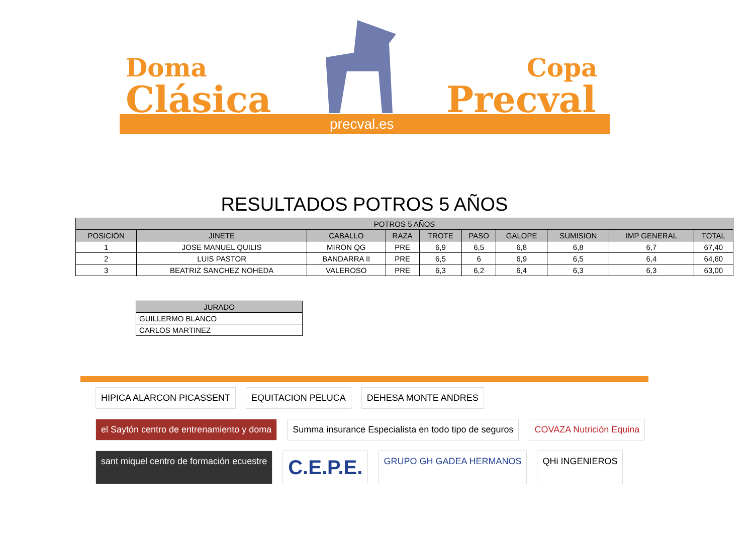Doma
Clásica
Copa
Precval
precval.es
RESULTADOS POTROS 5 AÑOS
| POTROS 5 AÑOS | | | | | | | | | |
| --- | --- | --- | --- | --- | --- | --- | --- | --- | --- |
| POSICIÓN | JINETE | CABALLO | RAZA | TROTE | PASO | GALOPE | SUMISION | IMP GENERAL | TOTAL |
| 1 | JOSE MANUEL QUILIS | MIRON QG | PRE | 6,9 | 6,5 | 6,8 | 6,8 | 6,7 | 67,40 |
| 2 | LUIS PASTOR | BANDARRA II | PRE | 6,5 | 6 | 6,9 | 6,5 | 6,4 | 64,60 |
| 3 | BEATRIZ SANCHEZ NOHEDA | VALEROSO | PRE | 6,3 | 6,2 | 6,4 | 6,3 | 6,3 | 63,00 |
| JURADO |
| --- |
| GUILLERMO BLANCO |
| CARLOS MARTINEZ |
HIPICA ALARCON PICASSENT
EQUITACION PELUCA
DEHESA MONTE ANDRES
el Saytón centro de entrenamiento y doma
Summa insurance Especialista en todo tipo de seguros
COVAZA Nutrición Equina
sant miquel centro de formación ecuestre
C.E.P.E.
GRUPO GH GADEA HERMANOS
QHi INGENIEROS